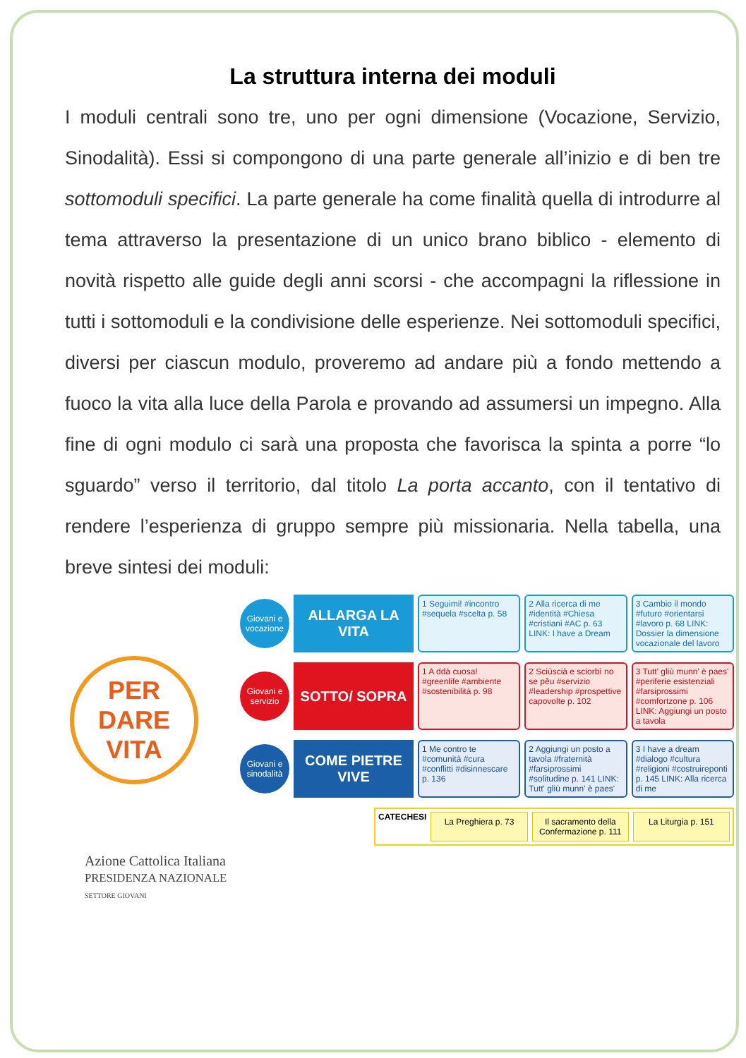La struttura interna dei moduli
I moduli centrali sono tre, uno per ogni dimensione (Vocazione, Servizio, Sinodalità). Essi si compongono di una parte generale all’inizio e di ben tre sottomoduli specifici. La parte generale ha come finalità quella di introdurre al tema attraverso la presentazione di un unico brano biblico - elemento di novità rispetto alle guide degli anni scorsi - che accompagni la riflessione in tutti i sottomoduli e la condivisione delle esperienze. Nei sottomoduli specifici, diversi per ciascun modulo, proveremo ad andare più a fondo mettendo a fuoco la vita alla luce della Parola e provando ad assumersi un impegno. Alla fine di ogni modulo ci sarà una proposta che favorisca la spinta a porre “lo sguardo” verso il territorio, dal titolo La porta accanto, con il tentativo di rendere l’esperienza di gruppo sempre più missionaria. Nella tabella, una breve sintesi dei moduli:
PER
DARE
VITA
Giovani e vocazione
ALLARGA LA VITA
1 Seguimi! #incontro #sequela #scelta p. 58
2 Alla ricerca di me #identità #Chiesa #cristiani #AC p. 63 LINK: I have a Dream
3 Cambio il mondo #futuro #orientarsi #lavoro p. 68 LINK: Dossier la dimensione vocazionale del lavoro
Giovani e servizio
SOTTO/ SOPRA
1 A ddà cuosa! #greenlife #ambiente #sostenibilità p. 98
2 Sciùscià e sciorbì no se pêu #servizio #leadership #prospettive capovolte p. 102
3 Tutt' gliù munn' è paes' #periferie esistenziali #farsiprossimi #comfortzone p. 106 LINK: Aggiungi un posto a tavola
Giovani e sinodalità
COME PIETRE VIVE
1 Me contro te #comunità #cura #conflitti #disinnescare p. 136
2 Aggiungi un posto a tavola #fraternità #farsiprossimi #solitudine p. 141 LINK: Tutt' gliù munn' è paes'
3 I have a dream #dialogo #cultura #religioni #costruireponti p. 145 LINK: Alla ricerca di me
CATECHESI
La Preghiera p. 73 Il sacramento della Confermazione p. 111
La Liturgia p. 151
Azione Cattolica Italiana
PRESIDENZA NAZIONALE
SETTORE GIOVANI